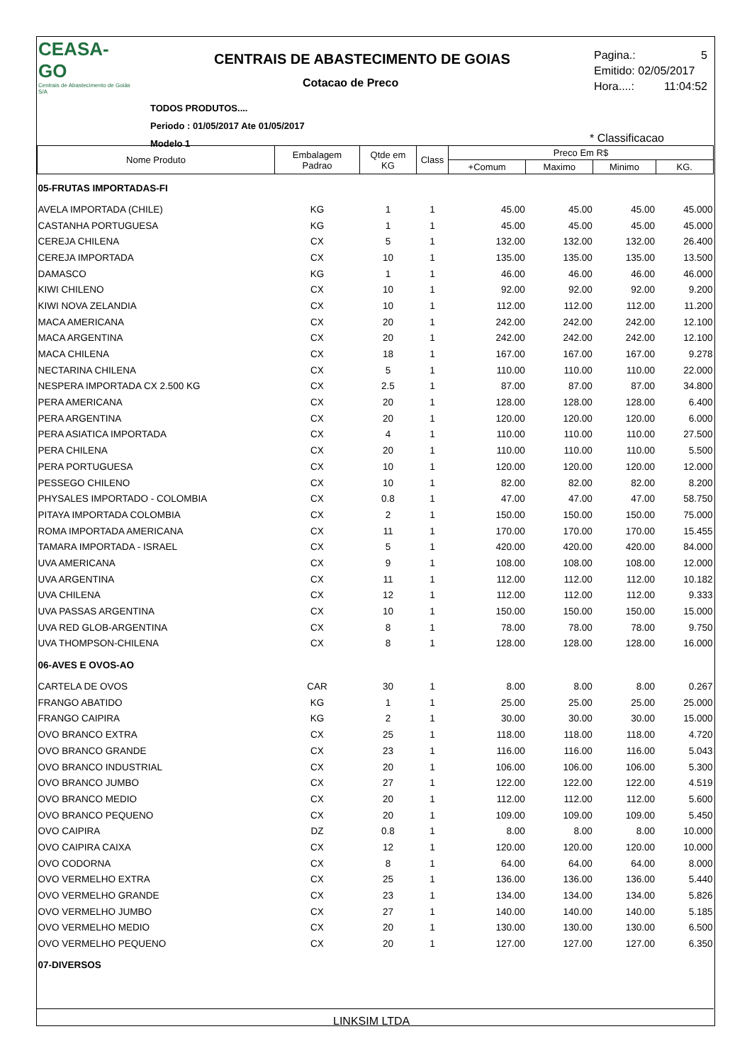CEASA-GO
Centrais de Abastecimento de Goiás S/A
CENTRAIS DE ABASTECIMENTO DE GOIAS
Cotacao de Preco
TODOS PRODUTOS....
Periodo : 01/05/2017 Ate 01/05/2017
Modelo 1
Pagina.: 5
Emitido: 02/05/2017
Hora....: 11:04:52
* Classificacao
| Nome Produto | Embalagem Padrao | Qtde em KG | Class | Preco Em R$ | | | |
| --- | --- | --- | --- | --- | --- | --- | --- |
| | | | | +Comum | Maximo | Minimo | KG. |
| 05-FRUTAS IMPORTADAS-FI | | | | | | | |
| AVELA IMPORTADA (CHILE) | KG | 1 | 1 | 45.00 | 45.00 | 45.00 | 45.000 |
| CASTANHA PORTUGUESA | KG | 1 | 1 | 45.00 | 45.00 | 45.00 | 45.000 |
| CEREJA CHILENA | CX | 5 | 1 | 132.00 | 132.00 | 132.00 | 26.400 |
| CEREJA IMPORTADA | CX | 10 | 1 | 135.00 | 135.00 | 135.00 | 13.500 |
| DAMASCO | KG | 1 | 1 | 46.00 | 46.00 | 46.00 | 46.000 |
| KIWI CHILENO | CX | 10 | 1 | 92.00 | 92.00 | 92.00 | 9.200 |
| KIWI NOVA ZELANDIA | CX | 10 | 1 | 112.00 | 112.00 | 112.00 | 11.200 |
| MACA AMERICANA | CX | 20 | 1 | 242.00 | 242.00 | 242.00 | 12.100 |
| MACA ARGENTINA | CX | 20 | 1 | 242.00 | 242.00 | 242.00 | 12.100 |
| MACA CHILENA | CX | 18 | 1 | 167.00 | 167.00 | 167.00 | 9.278 |
| NECTARINA CHILENA | CX | 5 | 1 | 110.00 | 110.00 | 110.00 | 22.000 |
| NESPERA IMPORTADA CX 2.500 KG | CX | 2.5 | 1 | 87.00 | 87.00 | 87.00 | 34.800 |
| PERA AMERICANA | CX | 20 | 1 | 128.00 | 128.00 | 128.00 | 6.400 |
| PERA ARGENTINA | CX | 20 | 1 | 120.00 | 120.00 | 120.00 | 6.000 |
| PERA ASIATICA IMPORTADA | CX | 4 | 1 | 110.00 | 110.00 | 110.00 | 27.500 |
| PERA CHILENA | CX | 20 | 1 | 110.00 | 110.00 | 110.00 | 5.500 |
| PERA PORTUGUESA | CX | 10 | 1 | 120.00 | 120.00 | 120.00 | 12.000 |
| PESSEGO CHILENO | CX | 10 | 1 | 82.00 | 82.00 | 82.00 | 8.200 |
| PHYSALES IMPORTADO - COLOMBIA | CX | 0.8 | 1 | 47.00 | 47.00 | 47.00 | 58.750 |
| PITAYA IMPORTADA COLOMBIA | CX | 2 | 1 | 150.00 | 150.00 | 150.00 | 75.000 |
| ROMA IMPORTADA AMERICANA | CX | 11 | 1 | 170.00 | 170.00 | 170.00 | 15.455 |
| TAMARA IMPORTADA - ISRAEL | CX | 5 | 1 | 420.00 | 420.00 | 420.00 | 84.000 |
| UVA AMERICANA | CX | 9 | 1 | 108.00 | 108.00 | 108.00 | 12.000 |
| UVA ARGENTINA | CX | 11 | 1 | 112.00 | 112.00 | 112.00 | 10.182 |
| UVA CHILENA | CX | 12 | 1 | 112.00 | 112.00 | 112.00 | 9.333 |
| UVA PASSAS ARGENTINA | CX | 10 | 1 | 150.00 | 150.00 | 150.00 | 15.000 |
| UVA RED GLOB-ARGENTINA | CX | 8 | 1 | 78.00 | 78.00 | 78.00 | 9.750 |
| UVA THOMPSON-CHILENA | CX | 8 | 1 | 128.00 | 128.00 | 128.00 | 16.000 |
| 06-AVES E OVOS-AO | | | | | | | |
| CARTELA DE OVOS | CAR | 30 | 1 | 8.00 | 8.00 | 8.00 | 0.267 |
| FRANGO ABATIDO | KG | 1 | 1 | 25.00 | 25.00 | 25.00 | 25.000 |
| FRANGO CAIPIRA | KG | 2 | 1 | 30.00 | 30.00 | 30.00 | 15.000 |
| OVO BRANCO EXTRA | CX | 25 | 1 | 118.00 | 118.00 | 118.00 | 4.720 |
| OVO BRANCO GRANDE | CX | 23 | 1 | 116.00 | 116.00 | 116.00 | 5.043 |
| OVO BRANCO INDUSTRIAL | CX | 20 | 1 | 106.00 | 106.00 | 106.00 | 5.300 |
| OVO BRANCO JUMBO | CX | 27 | 1 | 122.00 | 122.00 | 122.00 | 4.519 |
| OVO BRANCO MEDIO | CX | 20 | 1 | 112.00 | 112.00 | 112.00 | 5.600 |
| OVO BRANCO PEQUENO | CX | 20 | 1 | 109.00 | 109.00 | 109.00 | 5.450 |
| OVO CAIPIRA | DZ | 0.8 | 1 | 8.00 | 8.00 | 8.00 | 10.000 |
| OVO CAIPIRA CAIXA | CX | 12 | 1 | 120.00 | 120.00 | 120.00 | 10.000 |
| OVO CODORNA | CX | 8 | 1 | 64.00 | 64.00 | 64.00 | 8.000 |
| OVO VERMELHO EXTRA | CX | 25 | 1 | 136.00 | 136.00 | 136.00 | 5.440 |
| OVO VERMELHO GRANDE | CX | 23 | 1 | 134.00 | 134.00 | 134.00 | 5.826 |
| OVO VERMELHO JUMBO | CX | 27 | 1 | 140.00 | 140.00 | 140.00 | 5.185 |
| OVO VERMELHO MEDIO | CX | 20 | 1 | 130.00 | 130.00 | 130.00 | 6.500 |
| OVO VERMELHO PEQUENO | CX | 20 | 1 | 127.00 | 127.00 | 127.00 | 6.350 |
| 07-DIVERSOS | | | | | | | |
LINKSIM LTDA